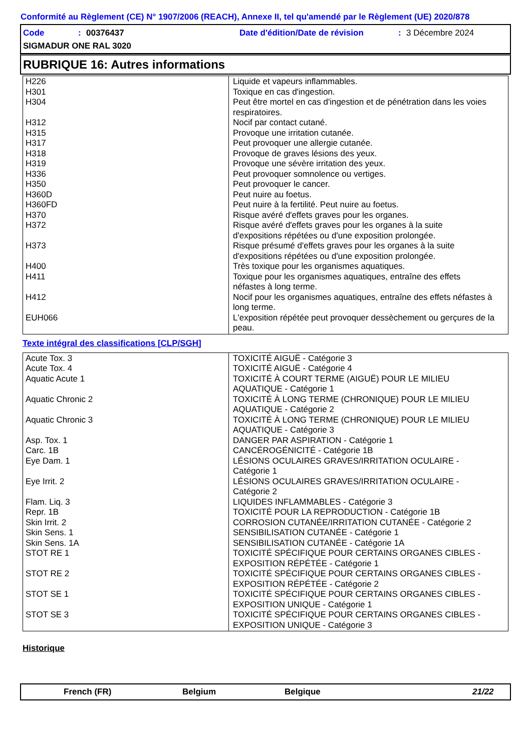Conformité au Règlement (CE) N° 1907/2006 (REACH), Annexe II, tel qu'amendé par le Règlement (UE) 2020/878
Code: 00376437 Date d'édition/Date de révision: 3 Décembre 2024
SIGMADUR ONE RAL 3020
RUBRIQUE 16: Autres informations
| H226 H301 H304 H312 H315 H317 H318 H319 H336 H350 H360D H360FD H370 H372 H373 H400 H411 H412 EUH066 | Liquide et vapeurs inflammables. Toxique en cas d'ingestion. Peut être mortel en cas d'ingestion et de pénétration dans les voies respiratoires. Nocif par contact cutané. Provoque une irritation cutanée. Peut provoquer une allergie cutanée. Provoque de graves lésions des yeux. Provoque une sévère irritation des yeux. Peut provoquer somnolence ou vertiges. Peut provoquer le cancer. Peut nuire au foetus. Peut nuire à la fertilité. Peut nuire au foetus. Risque avéré d'effets graves pour les organes. Risque avéré d'effets graves pour les organes à la suite d'expositions répétées ou d'une exposition prolongée. Risque présumé d'effets graves pour les organes à la suite d'expositions répétées ou d'une exposition prolongée. Très toxique pour les organismes aquatiques. Toxique pour les organismes aquatiques, entraîne des effets néfastes à long terme. Nocif pour les organismes aquatiques, entraîne des effets néfastes à long terme. L'exposition répétée peut provoquer dessèchement ou gerçures de la peau. |
Texte intégral des classifications [CLP/SGH]
| Acute Tox. 3 Acute Tox. 4 Aquatic Acute 1 Aquatic Chronic 2 Aquatic Chronic 3 Asp. Tox. 1 Carc. 1B Eye Dam. 1 Eye Irrit. 2 Flam. Liq. 3 Repr. 1B Skin Irrit. 2 Skin Sens. 1 Skin Sens. 1A STOT RE 1 STOT RE 2 STOT SE 1 STOT SE 3 | TOXICITÉ AIGUË - Catégorie 3 TOXICITÉ AIGUË - Catégorie 4 TOXICITÉ À COURT TERME (AIGUË) POUR LE MILIEU AQUATIQUE - Catégorie 1 TOXICITÉ À LONG TERME (CHRONIQUE) POUR LE MILIEU AQUATIQUE - Catégorie 2 TOXICITÉ À LONG TERME (CHRONIQUE) POUR LE MILIEU AQUATIQUE - Catégorie 3 DANGER PAR ASPIRATION - Catégorie 1 CANCÉROGÉNICITÉ - Catégorie 1B LÉSIONS OCULAIRES GRAVES/IRRITATION OCULAIRE - Catégorie 1 LÉSIONS OCULAIRES GRAVES/IRRITATION OCULAIRE - Catégorie 2 LIQUIDES INFLAMMABLES - Catégorie 3 TOXICITÉ POUR LA REPRODUCTION - Catégorie 1B CORROSION CUTANÉE/IRRITATION CUTANÉE - Catégorie 2 SENSIBILISATION CUTANÉE - Catégorie 1 SENSIBILISATION CUTANÉE - Catégorie 1A TOXICITÉ SPÉCIFIQUE POUR CERTAINS ORGANES CIBLES - EXPOSITION RÉPÉTÉE - Catégorie 1 TOXICITÉ SPÉCIFIQUE POUR CERTAINS ORGANES CIBLES - EXPOSITION RÉPÉTÉE - Catégorie 2 TOXICITÉ SPÉCIFIQUE POUR CERTAINS ORGANES CIBLES - EXPOSITION UNIQUE - Catégorie 1 TOXICITÉ SPÉCIFIQUE POUR CERTAINS ORGANES CIBLES - EXPOSITION UNIQUE - Catégorie 3 |
Historique
French (FR) Belgium Belgique 21/22